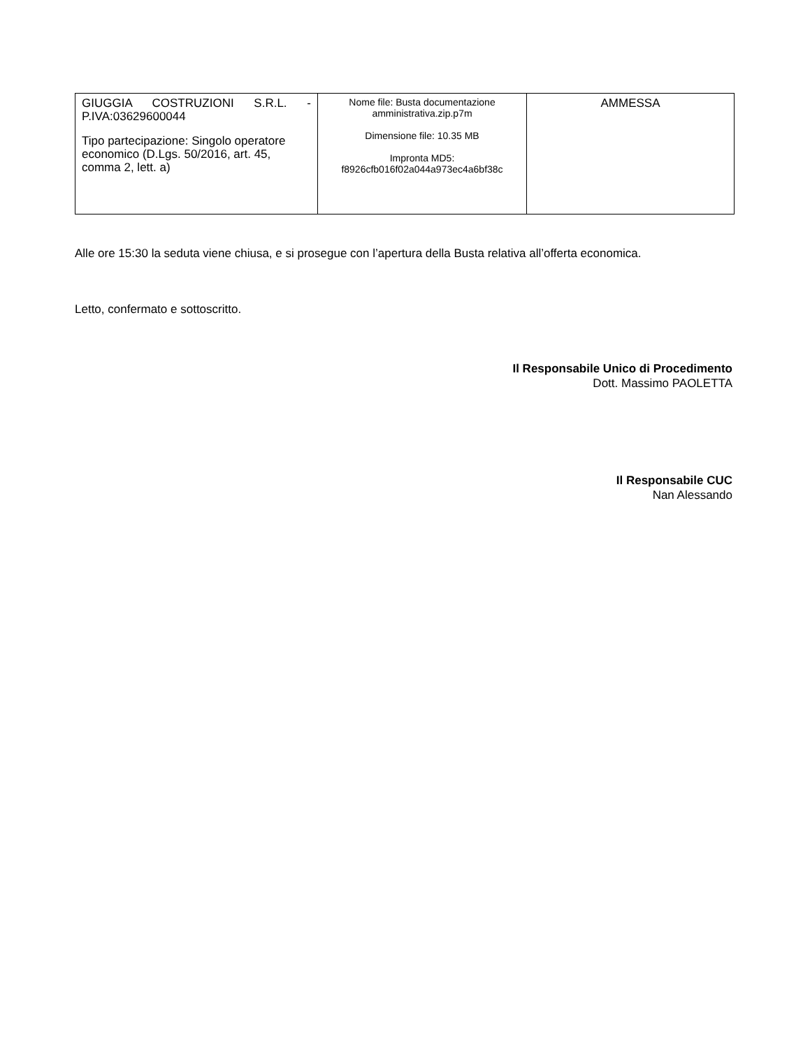| GIUGGIA COSTRUZIONI S.R.L. - P.IVA:03629600044 Tipo partecipazione: Singolo operatore economico (D.Lgs. 50/2016, art. 45, comma 2, lett. a) | Nome file: Busta documentazione amministrativa.zip.p7m Dimensione file: 10.35 MB Impronta MD5: f8926cfb016f02a044a973ec4a6bf38c | AMMESSA |
Alle ore 15:30 la seduta viene chiusa, e si prosegue con l’apertura della Busta relativa all’offerta economica.
Letto, confermato e sottoscritto.
Il Responsabile Unico di Procedimento
Dott. Massimo PAOLETTA
Il Responsabile CUC
Nan Alessando